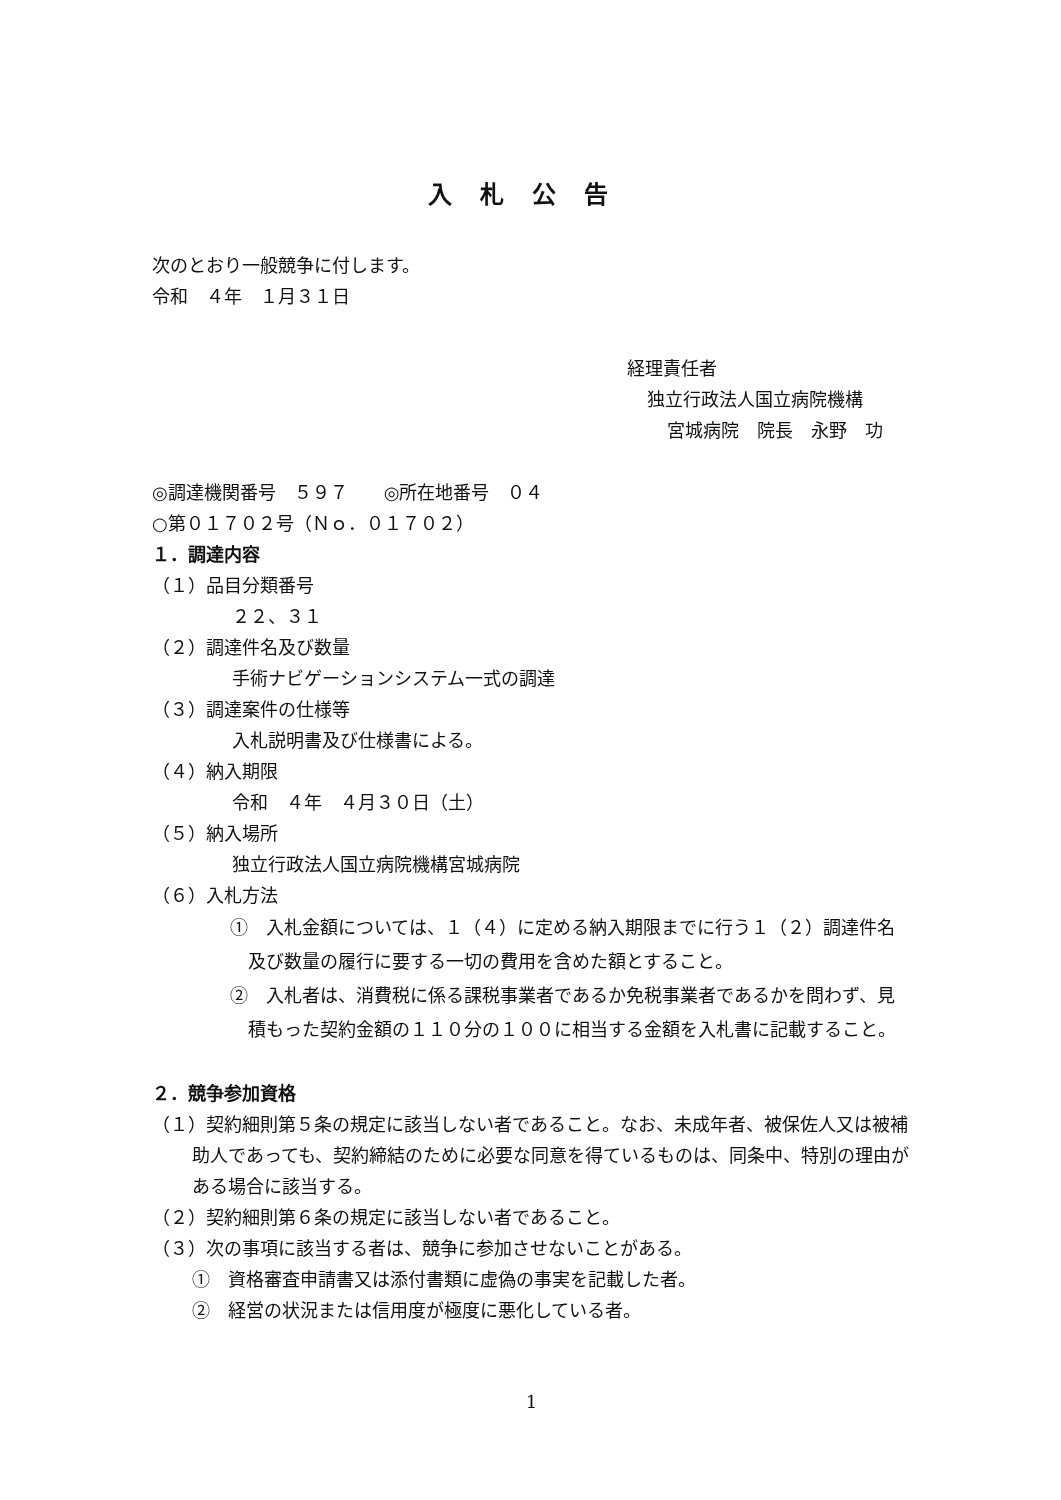入札公告
次のとおり一般競争に付します。
令和　４年　１月３１日
経理責任者
独立行政法人国立病院機構
宮城病院　院長　永野　功
◎調達機関番号　５９７　　◎所在地番号　０４
○第０１７０２号（Ｎｏ．０１７０２）
１．調達内容
（１）品目分類番号
２２、３１
（２）調達件名及び数量
手術ナビゲーションシステム一式の調達
（３）調達案件の仕様等
入札説明書及び仕様書による。
（４）納入期限
令和　４年　４月３０日（土）
（５）納入場所
独立行政法人国立病院機構宮城病院
（６）入札方法
①　入札金額については、１（４）に定める納入期限までに行う１（２）調達件名及び数量の履行に要する一切の費用を含めた額とすること。
②　入札者は、消費税に係る課税事業者であるか免税事業者であるかを問わず、見積もった契約金額の１１０分の１００に相当する金額を入札書に記載すること。
２．競争参加資格
（１）契約細則第５条の規定に該当しない者であること。なお、未成年者、被保佐人又は被補助人であっても、契約締結のために必要な同意を得ているものは、同条中、特別の理由がある場合に該当する。
（２）契約細則第６条の規定に該当しない者であること。
（３）次の事項に該当する者は、競争に参加させないことがある。
①　資格審査申請書又は添付書類に虚偽の事実を記載した者。
②　経営の状況または信用度が極度に悪化している者。
1